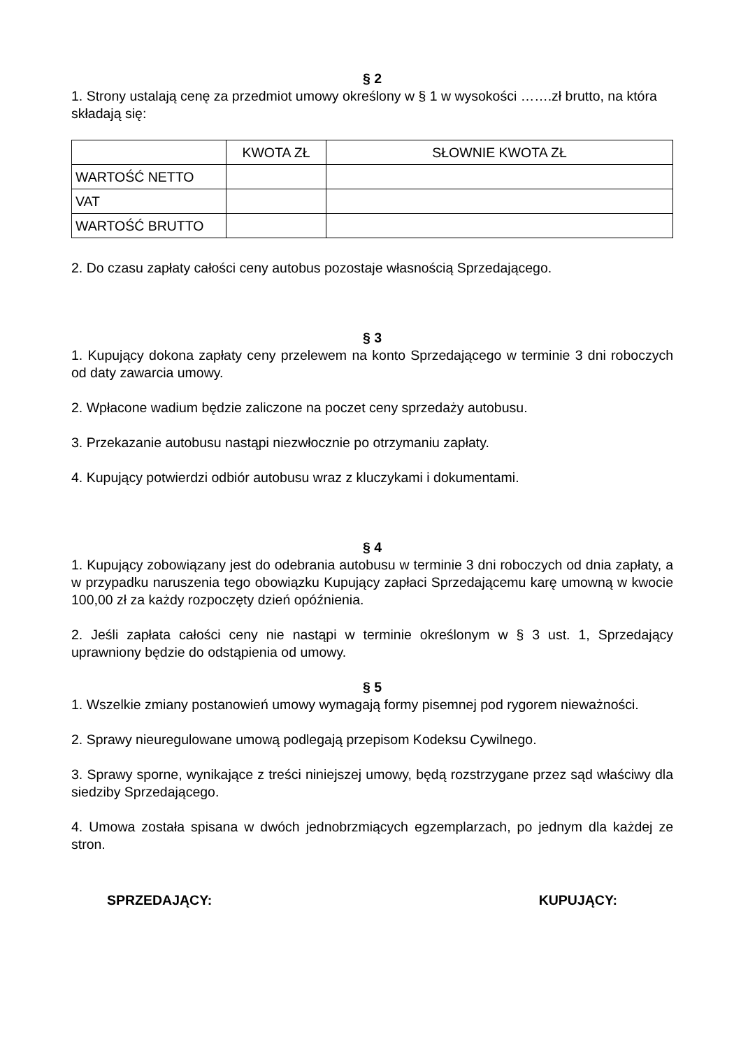§ 2
1. Strony ustalają cenę za przedmiot umowy określony w § 1 w wysokości …….zł brutto, na która składają się:
| | KWOTA ZŁ | SŁOWNIE KWOTA ZŁ |
| WARTOŚĆ NETTO | | |
| VAT | | |
| WARTOŚĆ BRUTTO | | |
2. Do czasu zapłaty całości ceny autobus pozostaje własnością Sprzedającego.
§ 3
1. Kupujący dokona zapłaty ceny przelewem na konto Sprzedającego w terminie 3 dni roboczych od daty zawarcia umowy.
2. Wpłacone wadium będzie zaliczone na poczet ceny sprzedaży autobusu.
3. Przekazanie autobusu nastąpi niezwłocznie po otrzymaniu zapłaty.
4. Kupujący potwierdzi odbiór autobusu wraz z kluczykami i dokumentami.
§ 4
1. Kupujący zobowiązany jest do odebrania autobusu w terminie 3 dni roboczych od dnia zapłaty, a w przypadku naruszenia tego obowiązku Kupujący zapłaci Sprzedającemu karę umowną w kwocie 100,00 zł za każdy rozpoczęty dzień opóźnienia.
2. Jeśli zapłata całości ceny nie nastąpi w terminie określonym w § 3 ust. 1, Sprzedający uprawniony będzie do odstąpienia od umowy.
§ 5
1. Wszelkie zmiany postanowień umowy wymagają formy pisemnej pod rygorem nieważności.
2. Sprawy nieuregulowane umową podlegają przepisom Kodeksu Cywilnego.
3. Sprawy sporne, wynikające z treści niniejszej umowy, będą rozstrzygane przez sąd właściwy dla siedziby Sprzedającego.
4. Umowa została spisana w dwóch jednobrzmiących egzemplarzach, po jednym dla każdej ze stron.
SPRZEDAJĄCY: KUPUJĄCY: